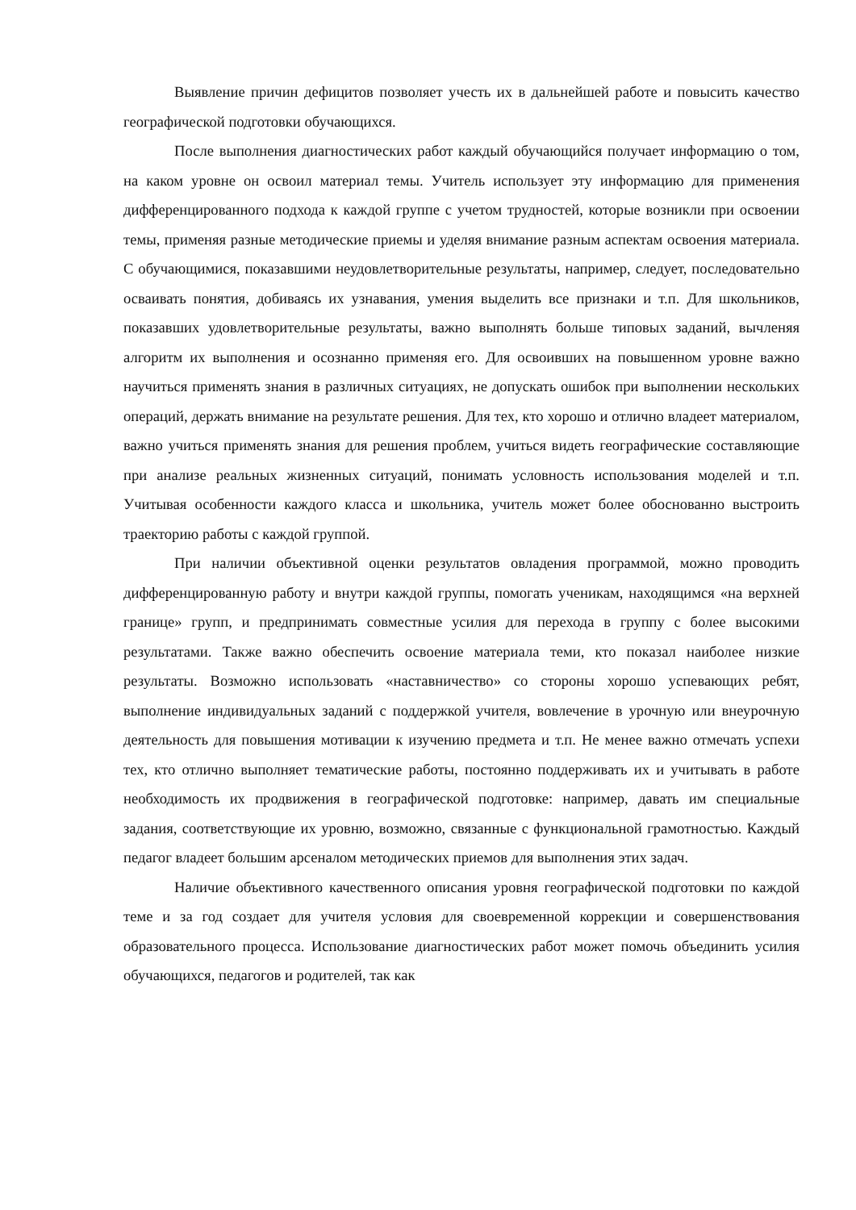Выявление причин дефицитов позволяет учесть их в дальнейшей работе и повысить качество географической подготовки обучающихся.
После выполнения диагностических работ каждый обучающийся получает информацию о том, на каком уровне он освоил материал темы. Учитель использует эту информацию для применения дифференцированного подхода к каждой группе с учетом трудностей, которые возникли при освоении темы, применяя разные методические приемы и уделяя внимание разным аспектам освоения материала. С обучающимися, показавшими неудовлетворительные результаты, например, следует, последовательно осваивать понятия, добиваясь их узнавания, умения выделить все признаки и т.п. Для школьников, показавших удовлетворительные результаты, важно выполнять больше типовых заданий, вычленяя алгоритм их выполнения и осознанно применяя его. Для освоивших на повышенном уровне важно научиться применять знания в различных ситуациях, не допускать ошибок при выполнении нескольких операций, держать внимание на результате решения. Для тех, кто хорошо и отлично владеет материалом, важно учиться применять знания для решения проблем, учиться видеть географические составляющие при анализе реальных жизненных ситуаций, понимать условность использования моделей и т.п. Учитывая особенности каждого класса и школьника, учитель может более обоснованно выстроить траекторию работы с каждой группой.
При наличии объективной оценки результатов овладения программой, можно проводить дифференцированную работу и внутри каждой группы, помогать ученикам, находящимся «на верхней границе» групп, и предпринимать совместные усилия для перехода в группу с более высокими результатами. Также важно обеспечить освоение материала теми, кто показал наиболее низкие результаты. Возможно использовать «наставничество» со стороны хорошо успевающих ребят, выполнение индивидуальных заданий с поддержкой учителя, вовлечение в урочную или внеурочную деятельность для повышения мотивации к изучению предмета и т.п. Не менее важно отмечать успехи тех, кто отлично выполняет тематические работы, постоянно поддерживать их и учитывать в работе необходимость их продвижения в географической подготовке: например, давать им специальные задания, соответствующие их уровню, возможно, связанные с функциональной грамотностью. Каждый педагог владеет большим арсеналом методических приемов для выполнения этих задач.
Наличие объективного качественного описания уровня географической подготовки по каждой теме и за год создает для учителя условия для своевременной коррекции и совершенствования образовательного процесса. Использование диагностических работ может помочь объединить усилия обучающихся, педагогов и родителей, так как